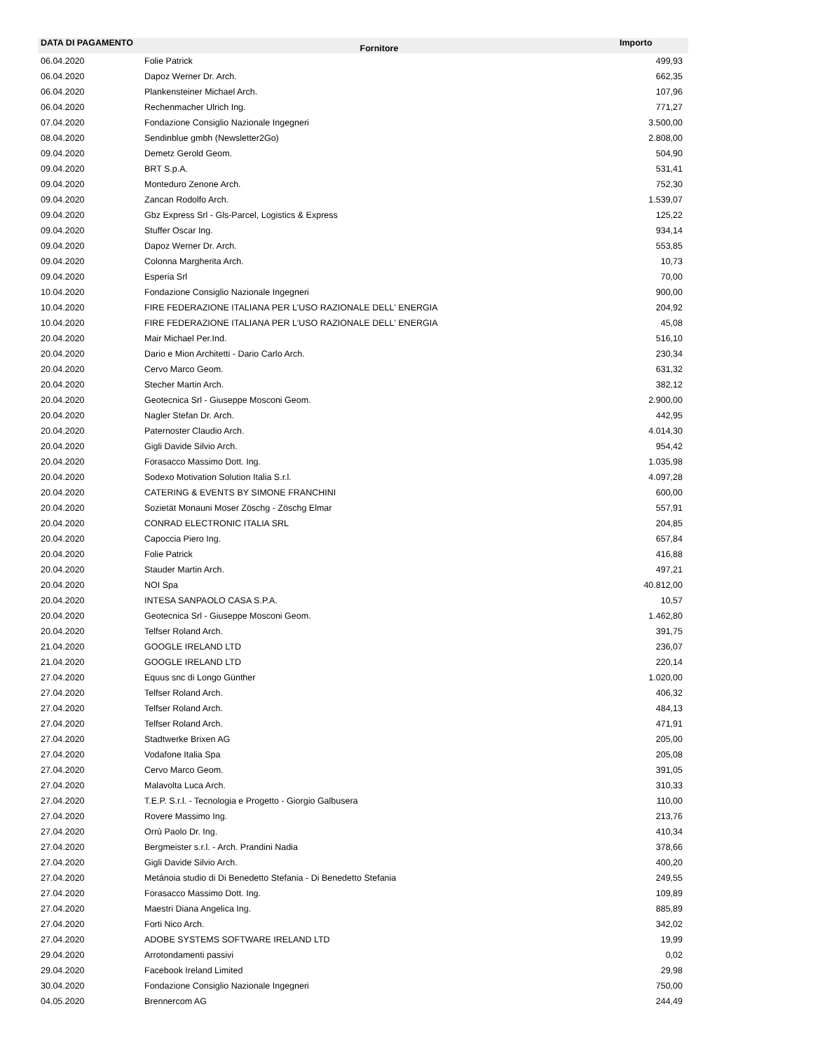| DATA DI PAGAMENTO | Fornitore | Importo |
| --- | --- | --- |
| 06.04.2020 | Folie Patrick | 499,93 |
| 06.04.2020 | Dapoz Werner Dr. Arch. | 662,35 |
| 06.04.2020 | Plankensteiner Michael Arch. | 107,96 |
| 06.04.2020 | Rechenmacher Ulrich Ing. | 771,27 |
| 07.04.2020 | Fondazione Consiglio Nazionale Ingegneri | 3.500,00 |
| 08.04.2020 | Sendinblue gmbh (Newsletter2Go) | 2.808,00 |
| 09.04.2020 | Demetz Gerold Geom. | 504,90 |
| 09.04.2020 | BRT S.p.A. | 531,41 |
| 09.04.2020 | Monteduro Zenone Arch. | 752,30 |
| 09.04.2020 | Zancan Rodolfo Arch. | 1.539,07 |
| 09.04.2020 | Gbz Express Srl - Gls-Parcel, Logistics & Express | 125,22 |
| 09.04.2020 | Stuffer Oscar Ing. | 934,14 |
| 09.04.2020 | Dapoz Werner Dr. Arch. | 553,85 |
| 09.04.2020 | Colonna Margherita Arch. | 10,73 |
| 09.04.2020 | Esperia Srl | 70,00 |
| 10.04.2020 | Fondazione Consiglio Nazionale Ingegneri | 900,00 |
| 10.04.2020 | FIRE FEDERAZIONE ITALIANA PER L'USO RAZIONALE DELL' ENERGIA | 204,92 |
| 10.04.2020 | FIRE FEDERAZIONE ITALIANA PER L'USO RAZIONALE DELL' ENERGIA | 45,08 |
| 20.04.2020 | Mair Michael Per.Ind. | 516,10 |
| 20.04.2020 | Dario e Mion Architetti - Dario Carlo Arch. | 230,34 |
| 20.04.2020 | Cervo Marco Geom. | 631,32 |
| 20.04.2020 | Stecher Martin Arch. | 382,12 |
| 20.04.2020 | Geotecnica Srl - Giuseppe Mosconi Geom. | 2.900,00 |
| 20.04.2020 | Nagler Stefan Dr. Arch. | 442,95 |
| 20.04.2020 | Paternoster Claudio Arch. | 4.014,30 |
| 20.04.2020 | Gigli Davide Silvio Arch. | 954,42 |
| 20.04.2020 | Forasacco Massimo Dott. Ing. | 1.035,98 |
| 20.04.2020 | Sodexo Motivation Solution Italia S.r.l. | 4.097,28 |
| 20.04.2020 | CATERING & EVENTS BY SIMONE FRANCHINI | 600,00 |
| 20.04.2020 | Sozietät Monauni Moser Zöschg - Zöschg Elmar | 557,91 |
| 20.04.2020 | CONRAD ELECTRONIC ITALIA SRL | 204,85 |
| 20.04.2020 | Capoccia Piero Ing. | 657,84 |
| 20.04.2020 | Folie Patrick | 416,88 |
| 20.04.2020 | Stauder Martin Arch. | 497,21 |
| 20.04.2020 | NOI Spa | 40.812,00 |
| 20.04.2020 | INTESA SANPAOLO CASA S.P.A. | 10,57 |
| 20.04.2020 | Geotecnica Srl - Giuseppe Mosconi Geom. | 1.462,80 |
| 20.04.2020 | Telfser Roland Arch. | 391,75 |
| 21.04.2020 | GOOGLE IRELAND LTD | 236,07 |
| 21.04.2020 | GOOGLE IRELAND LTD | 220,14 |
| 27.04.2020 | Equus snc di Longo Günther | 1.020,00 |
| 27.04.2020 | Telfser Roland Arch. | 406,32 |
| 27.04.2020 | Telfser Roland Arch. | 484,13 |
| 27.04.2020 | Telfser Roland Arch. | 471,91 |
| 27.04.2020 | Stadtwerke Brixen AG | 205,00 |
| 27.04.2020 | Vodafone Italia Spa | 205,08 |
| 27.04.2020 | Cervo Marco Geom. | 391,05 |
| 27.04.2020 | Malavolta Luca Arch. | 310,33 |
| 27.04.2020 | T.E.P. S.r.l. - Tecnologia e Progetto - Giorgio Galbusera | 110,00 |
| 27.04.2020 | Rovere Massimo Ing. | 213,76 |
| 27.04.2020 | Orrù Paolo Dr. Ing. | 410,34 |
| 27.04.2020 | Bergmeister s.r.l. - Arch. Prandini Nadia | 378,66 |
| 27.04.2020 | Gigli Davide Silvio Arch. | 400,20 |
| 27.04.2020 | Metánoia studio di Di Benedetto Stefania - Di Benedetto Stefania | 249,55 |
| 27.04.2020 | Forasacco Massimo Dott. Ing. | 109,89 |
| 27.04.2020 | Maestri Diana Angelica Ing. | 885,89 |
| 27.04.2020 | Forti Nico Arch. | 342,02 |
| 27.04.2020 | ADOBE SYSTEMS SOFTWARE IRELAND LTD | 19,99 |
| 29.04.2020 | Arrotondamenti passivi | 0,02 |
| 29.04.2020 | Facebook Ireland Limited | 29,98 |
| 30.04.2020 | Fondazione Consiglio Nazionale Ingegneri | 750,00 |
| 04.05.2020 | Brennercom AG | 244,49 |